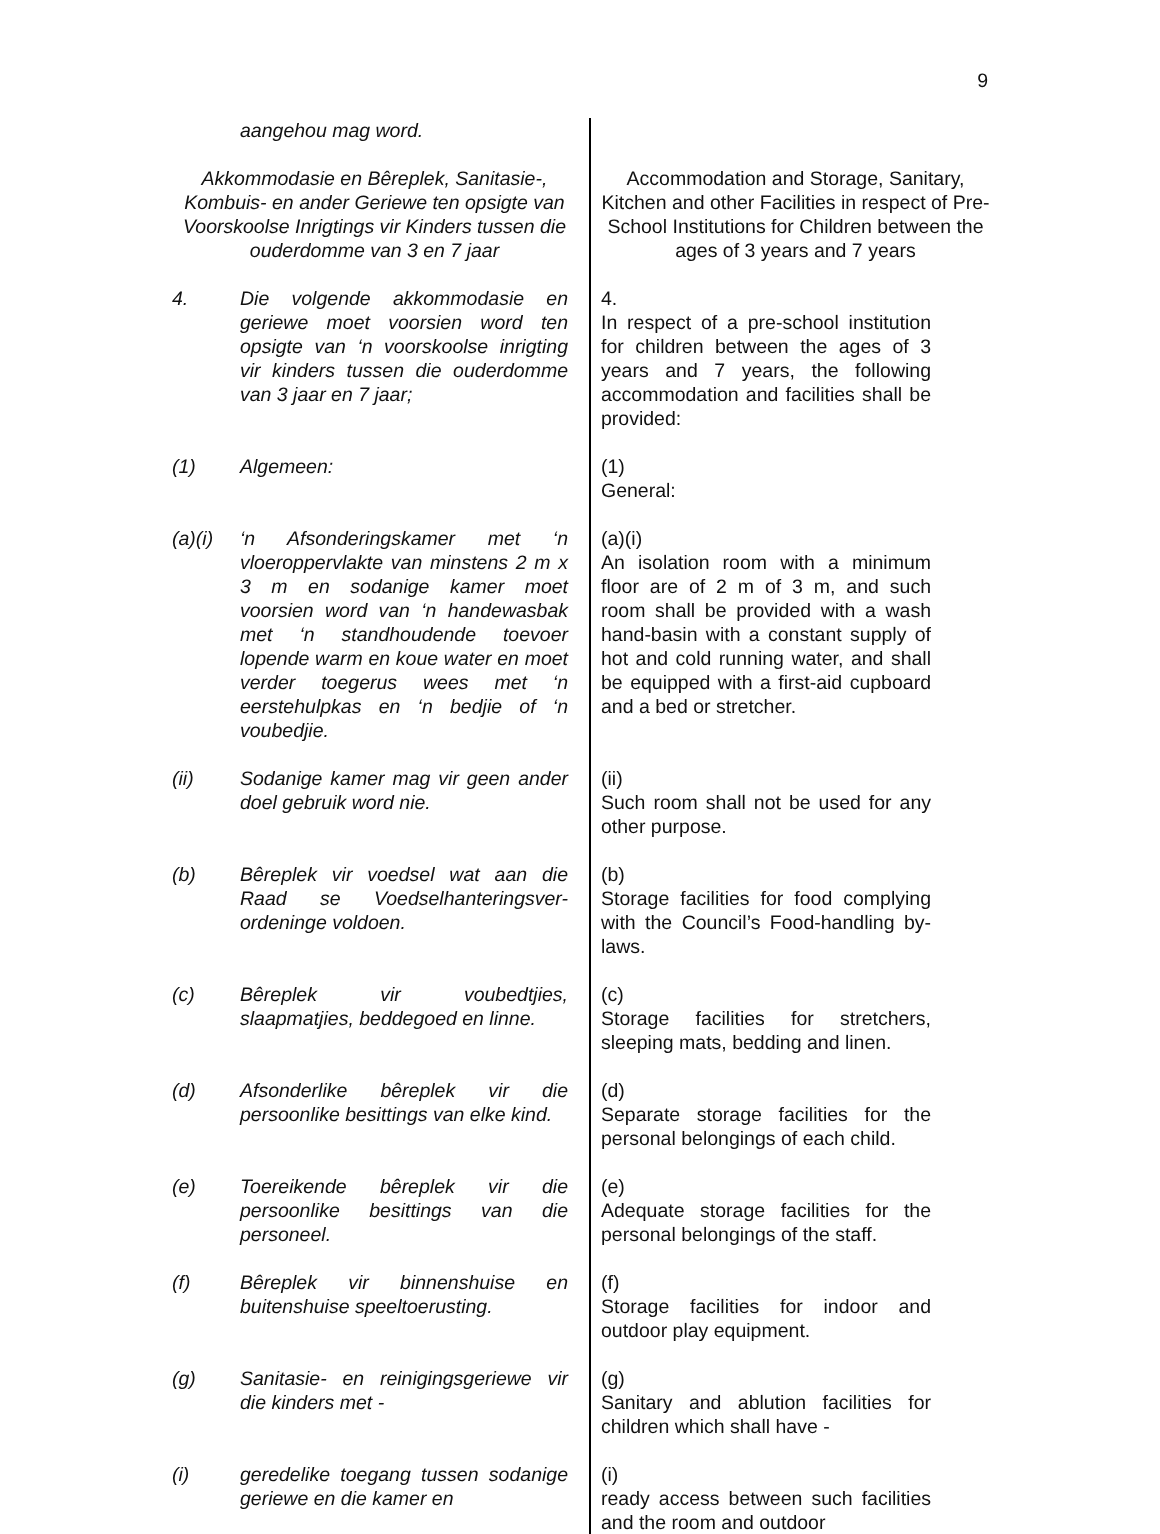9
| aangehou mag word. | |
| Akkommodasie en Bêreplek, Sanitasie-, Kombuis- en ander Geriewe ten opsigte van Voorskoolse Inrigtings vir Kinders tussen die ouderdomme van 3 en 7 jaar | Accommodation and Storage, Sanitary, Kitchen and other Facilities in respect of Pre-School Institutions for Children between the ages of 3 years and 7 years |
| 4. Die volgende akkommodasie en geriewe moet voorsien word ten opsigte van ‘n voorskoolse inrigting vir kinders tussen die ouderdomme van 3 jaar en 7 jaar; | 4. In respect of a pre-school institution for children between the ages of 3 years and 7 years, the following accommodation and facilities shall be provided: |
| (1) Algemeen: | (1) General: |
| (a)(i) ‘n Afsonderingskamer met ‘n vloeroppervlakte van minstens 2 m x 3 m en sodanige kamer moet voorsien word van ‘n handewasbak met ‘n standhoudende toevoer lopende warm en koue water en moet verder toegerus wees met ‘n eerstehulpkas en ‘n bedjie of ‘n voubedjie. | (a)(i) An isolation room with a minimum floor are of 2 m of 3 m, and such room shall be provided with a wash hand-basin with a constant supply of hot and cold running water, and shall be equipped with a first-aid cupboard and a bed or stretcher. |
| (ii) Sodanige kamer mag vir geen ander doel gebruik word nie. | (ii) Such room shall not be used for any other purpose. |
| (b) Bêreplek vir voedsel wat aan die Raad se Voedselhanteringsver-ordeninge voldoen. | (b) Storage facilities for food complying with the Council’s Food-handling by-laws. |
| (c) Bêreplek vir voubedtjies, slaapmatjies, beddegoed en linne. | (c) Storage facilities for stretchers, sleeping mats, bedding and linen. |
| (d) Afsonderlike bêreplek vir die persoonlike besittings van elke kind. | (d) Separate storage facilities for the personal belongings of each child. |
| (e) Toereikende bêreplek vir die persoonlike besittings van die personeel. | (e) Adequate storage facilities for the personal belongings of the staff. |
| (f) Bêreplek vir binnenshuise en buitenshuise speeltoerusting. | (f) Storage facilities for indoor and outdoor play equipment. |
| (g) Sanitasie- en reinigingsgeriewe vir die kinders met - | (g) Sanitary and ablution facilities for children which shall have - |
| (i) geredelike toegang tussen sodanige geriewe en die kamer en | (i) ready access between such facilities and the room and outdoor |